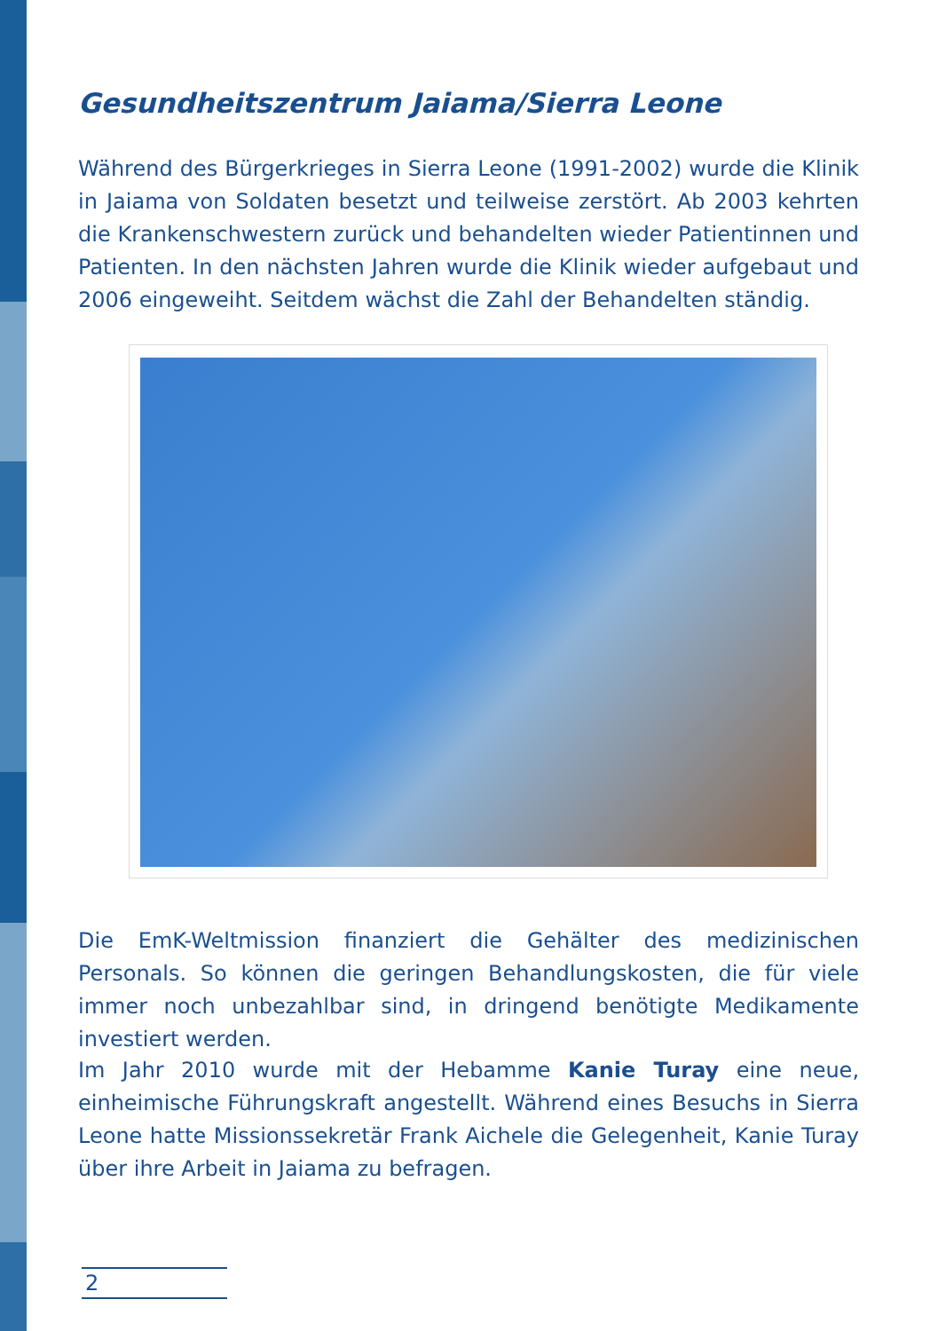Gesundheitszentrum Jaiama/Sierra Leone
Während des Bürgerkrieges in Sierra Leone (1991-2002) wurde die Klinik in Jaiama von Soldaten besetzt und teilweise zerstört. Ab 2003 kehrten die Krankenschwestern zurück und behandelten wieder Patientinnen und Patienten. In den nächsten Jahren wurde die Klinik wieder aufgebaut und 2006 eingeweiht. Seitdem wächst die Zahl der Behandelten ständig.
Die EmK-Weltmission finanziert die Gehälter des medizinischen Personals. So können die geringen Behandlungskosten, die für viele immer noch unbezahlbar sind, in dringend benötigte Medikamente investiert werden.
Im Jahr 2010 wurde mit der Hebamme Kanie Turay eine neue, einheimische Führungskraft angestellt. Während eines Besuchs in Sierra Leone hatte Missionssekretär Frank Aichele die Gelegenheit, Kanie Turay über ihre Arbeit in Jaiama zu befragen.
2